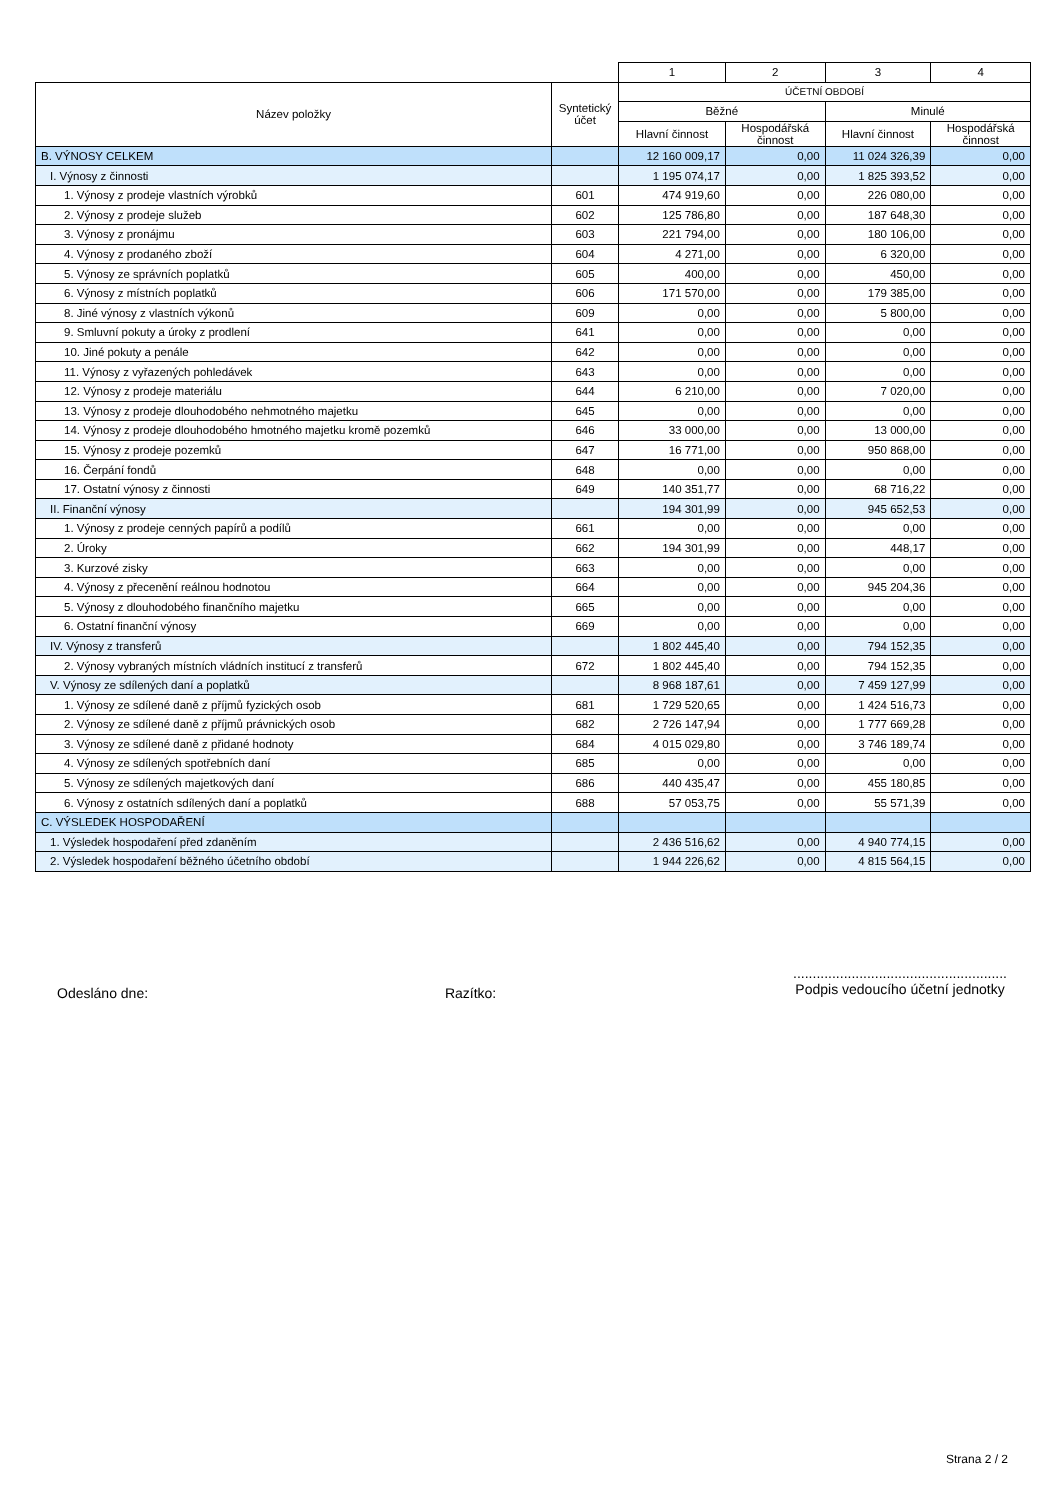| | | 1 | 2 | 3 | 4 |
| Název položky | Syntetický účet | ÚČETNÍ OBDOBÍ | | | |
| | | Běžné | | Minulé | |
| | | Hlavní činnost | Hospodářská činnost | Hlavní činnost | Hospodářská činnost |
| B. VÝNOSY CELKEM | | 12 160 009,17 | 0,00 | 11 024 326,39 | 0,00 |
| I. Výnosy z činnosti | | 1 195 074,17 | 0,00 | 1 825 393,52 | 0,00 |
| 1. Výnosy z prodeje vlastních výrobků | 601 | 474 919,60 | 0,00 | 226 080,00 | 0,00 |
| 2. Výnosy z prodeje služeb | 602 | 125 786,80 | 0,00 | 187 648,30 | 0,00 |
| 3. Výnosy z pronájmu | 603 | 221 794,00 | 0,00 | 180 106,00 | 0,00 |
| 4. Výnosy z prodaného zboží | 604 | 4 271,00 | 0,00 | 6 320,00 | 0,00 |
| 5. Výnosy ze správních poplatků | 605 | 400,00 | 0,00 | 450,00 | 0,00 |
| 6. Výnosy z místních poplatků | 606 | 171 570,00 | 0,00 | 179 385,00 | 0,00 |
| 8. Jiné výnosy z vlastních výkonů | 609 | 0,00 | 0,00 | 5 800,00 | 0,00 |
| 9. Smluvní pokuty a úroky z prodlení | 641 | 0,00 | 0,00 | 0,00 | 0,00 |
| 10. Jiné pokuty a penále | 642 | 0,00 | 0,00 | 0,00 | 0,00 |
| 11. Výnosy z vyřazených pohledávek | 643 | 0,00 | 0,00 | 0,00 | 0,00 |
| 12. Výnosy z prodeje materiálu | 644 | 6 210,00 | 0,00 | 7 020,00 | 0,00 |
| 13. Výnosy z prodeje dlouhodobého nehmotného majetku | 645 | 0,00 | 0,00 | 0,00 | 0,00 |
| 14. Výnosy z prodeje dlouhodobého hmotného majetku kromě pozemků | 646 | 33 000,00 | 0,00 | 13 000,00 | 0,00 |
| 15. Výnosy z prodeje pozemků | 647 | 16 771,00 | 0,00 | 950 868,00 | 0,00 |
| 16. Čerpání fondů | 648 | 0,00 | 0,00 | 0,00 | 0,00 |
| 17. Ostatní výnosy z činnosti | 649 | 140 351,77 | 0,00 | 68 716,22 | 0,00 |
| II. Finanční výnosy | | 194 301,99 | 0,00 | 945 652,53 | 0,00 |
| 1. Výnosy z prodeje cenných papírů a podílů | 661 | 0,00 | 0,00 | 0,00 | 0,00 |
| 2. Úroky | 662 | 194 301,99 | 0,00 | 448,17 | 0,00 |
| 3. Kurzové zisky | 663 | 0,00 | 0,00 | 0,00 | 0,00 |
| 4. Výnosy z přecenění reálnou hodnotou | 664 | 0,00 | 0,00 | 945 204,36 | 0,00 |
| 5. Výnosy z dlouhodobého finančního majetku | 665 | 0,00 | 0,00 | 0,00 | 0,00 |
| 6. Ostatní finanční výnosy | 669 | 0,00 | 0,00 | 0,00 | 0,00 |
| IV. Výnosy z transferů | | 1 802 445,40 | 0,00 | 794 152,35 | 0,00 |
| 2. Výnosy vybraných místních vládních institucí z transferů | 672 | 1 802 445,40 | 0,00 | 794 152,35 | 0,00 |
| V. Výnosy ze sdílených daní a poplatků | | 8 968 187,61 | 0,00 | 7 459 127,99 | 0,00 |
| 1. Výnosy ze sdílené daně z příjmů fyzických osob | 681 | 1 729 520,65 | 0,00 | 1 424 516,73 | 0,00 |
| 2. Výnosy ze sdílené daně z příjmů právnických osob | 682 | 2 726 147,94 | 0,00 | 1 777 669,28 | 0,00 |
| 3. Výnosy ze sdílené daně z přidané hodnoty | 684 | 4 015 029,80 | 0,00 | 3 746 189,74 | 0,00 |
| 4. Výnosy ze sdílených spotřebních daní | 685 | 0,00 | 0,00 | 0,00 | 0,00 |
| 5. Výnosy ze sdílených majetkových daní | 686 | 440 435,47 | 0,00 | 455 180,85 | 0,00 |
| 6. Výnosy z ostatních sdílených daní a poplatků | 688 | 57 053,75 | 0,00 | 55 571,39 | 0,00 |
| C. VÝSLEDEK HOSPODAŘENÍ | | | | | |
| 1. Výsledek hospodaření před zdaněním | | 2 436 516,62 | 0,00 | 4 940 774,15 | 0,00 |
| 2. Výsledek hospodaření běžného účetního období | | 1 944 226,62 | 0,00 | 4 815 564,15 | 0,00 |
Odesláno dne: Razítko:
.......................................................
Podpis vedoucího účetní jednotky
Strana 2 / 2